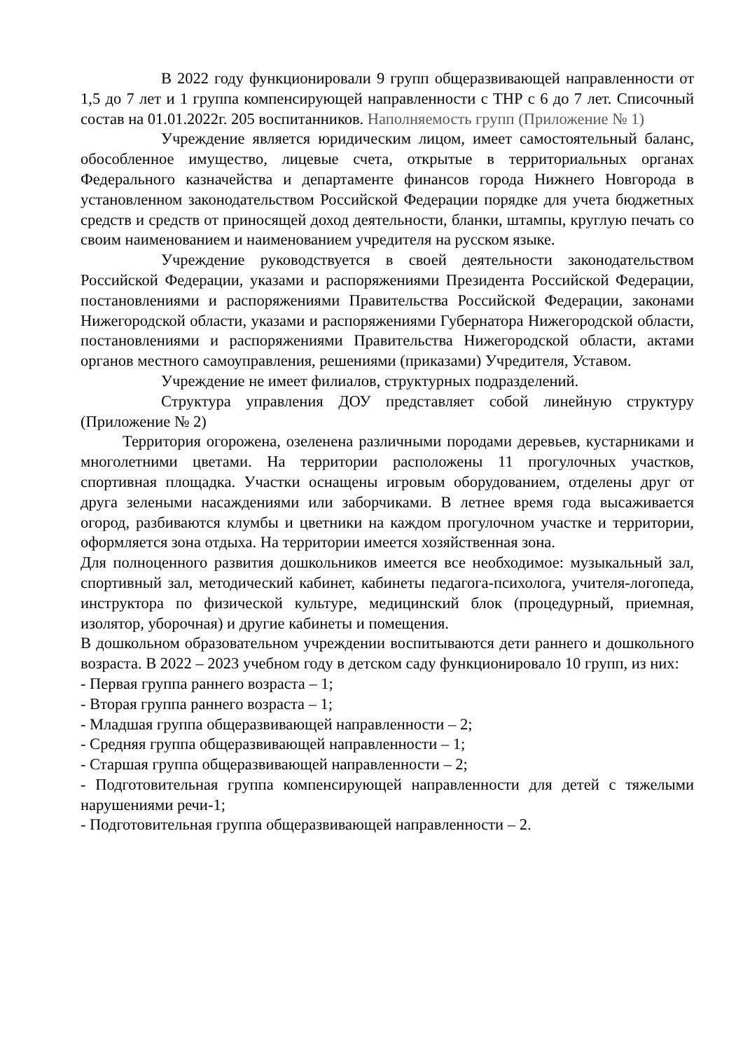В 2022 году функционировали 9 групп общеразвивающей направленности от 1,5 до 7 лет и 1 группа компенсирующей направленности с ТНР с 6 до 7 лет. Списочный состав на 01.01.2022г. 205 воспитанников. Наполняемость групп (Приложение № 1)
Учреждение является юридическим лицом, имеет самостоятельный баланс, обособленное имущество, лицевые счета, открытые в территориальных органах Федерального казначейства и департаменте финансов города Нижнего Новгорода в установленном законодательством Российской Федерации порядке для учета бюджетных средств и средств от приносящей доход деятельности, бланки, штампы, круглую печать со своим наименованием и наименованием учредителя на русском языке.
Учреждение руководствуется в своей деятельности законодательством Российской Федерации, указами и распоряжениями Президента Российской Федерации, постановлениями и распоряжениями Правительства Российской Федерации, законами Нижегородской области, указами и распоряжениями Губернатора Нижегородской области, постановлениями и распоряжениями Правительства Нижегородской области, актами органов местного самоуправления, решениями (приказами) Учредителя, Уставом.
Учреждение не имеет филиалов, структурных подразделений.
Структура управления ДОУ представляет собой линейную структуру (Приложение № 2)
Территория огорожена, озеленена различными породами деревьев, кустарниками и многолетними цветами. На территории расположены 11 прогулочных участков, спортивная площадка. Участки оснащены игровым оборудованием, отделены друг от друга зелеными насаждениями или заборчиками. В летнее время года высаживается огород, разбиваются клумбы и цветники на каждом прогулочном участке и территории, оформляется зона отдыха. На территории имеется хозяйственная зона.
Для полноценного развития дошкольников имеется все необходимое: музыкальный зал, спортивный зал, методический кабинет, кабинеты педагога-психолога, учителя-логопеда, инструктора по физической культуре, медицинский блок (процедурный, приемная, изолятор, уборочная) и другие кабинеты и помещения.
В дошкольном образовательном учреждении воспитываются дети раннего и дошкольного возраста. В 2022 – 2023 учебном году в детском саду функционировало 10 групп, из них:
- Первая группа раннего возраста – 1;
- Вторая группа раннего возраста – 1;
- Младшая группа общеразвивающей направленности – 2;
- Средняя группа общеразвивающей направленности – 1;
- Старшая группа общеразвивающей направленности – 2;
- Подготовительная группа компенсирующей направленности для детей с тяжелыми нарушениями речи-1;
- Подготовительная группа общеразвивающей направленности – 2.